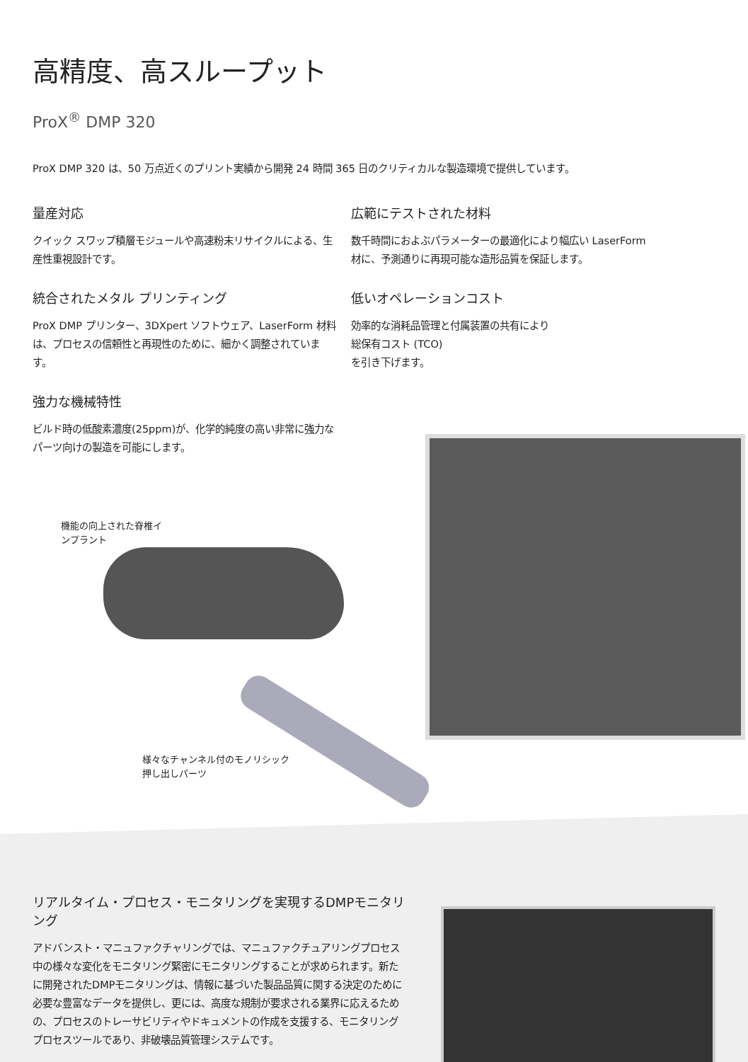高精度、高スループット
ProX<sup>®</sup> DMP 320
ProX DMP 320 は、50 万点近くのプリント実績から開発 24 時間 365 日のクリティカルな製造環境で提供しています。
量産対応
クイック スワップ積層モジュールや高速粉末リサイクルによる、生産性重視設計です。
統合されたメタル プリンティング
ProX DMP プリンター、3DXpert ソフトウェア、LaserForm 材料は、プロセスの信頼性と再現性のために、細かく調整されています。
強力な機械特性
ビルド時の低酸素濃度(25ppm)が、化学的純度の高い非常に強力なパーツ向けの製造を可能にします。
広範にテストされた材料
数千時間におよぶパラメーターの最適化により幅広い LaserForm 材に、予測通りに再現可能な造形品質を保証します。
低いオペレーションコスト
効率的な消耗品管理と付属装置の共有により
総保有コスト (TCO)
を引き下げます。
機能の向上された脊椎イ
ンプラント
様々なチャンネル付のモノリシック
押し出しパーツ
リアルタイム・プロセス・モニタリングを実現するDMPモニタリング
アドバンスト・マニュファクチャリングでは、マニュファクチュアリングプロセス中の様々な変化をモニタリング緊密にモニタリングすることが求められます。新たに開発されたDMPモニタリングは、情報に基づいた製品品質に関する決定のために必要な豊富なデータを提供し、更には、高度な規制が要求される業界に応えるための、プロセスのトレーサビリティやドキュメントの作成を支援する、モニタリングプロセスツールであり、非破壊品質管理システムです。